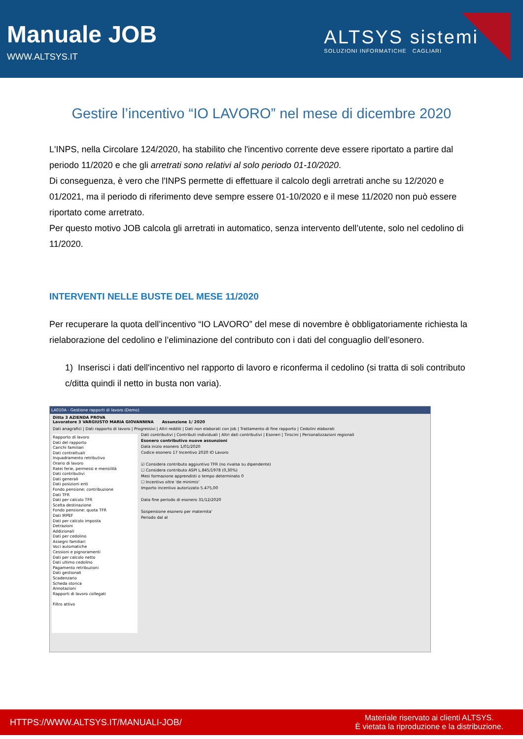Manuale JOB
WWW.ALTSYS.IT
ALTSYS sistemi
SOLUZIONI INFORMATICHE CAGLIARI
Gestire l’incentivo “IO LAVORO” nel mese di dicembre 2020
L'INPS, nella Circolare 124/2020, ha stabilito che l'incentivo corrente deve essere riportato a partire dal periodo 11/2020 e che gli arretrati sono relativi al solo periodo 01-10/2020.
Di conseguenza, è vero che l'INPS permette di effettuare il calcolo degli arretrati anche su 12/2020 e 01/2021, ma il periodo di riferimento deve sempre essere 01-10/2020 e il mese 11/2020 non può essere riportato come arretrato.
Per questo motivo JOB calcola gli arretrati in automatico, senza intervento dell’utente, solo nel cedolino di 11/2020.
INTERVENTI NELLE BUSTE DEL MESE 11/2020
Per recuperare la quota dell’incentivo “IO LAVORO” del mese di novembre è obbligatoriamente richiesta la rielaborazione del cedolino e l’eliminazione del contributo con i dati del conguaglio dell’esonero.
1) Inserisci i dati dell'incentivo nel rapporto di lavoro e riconferma il cedolino (si tratta di soli contributo c/ditta quindi il netto in busta non varia).
LA010A - Gestione rapporti di lavoro (Demo)
Ditta 3 AZIENDA PROVA
Lavoratore 3 VARGIUSTO MARIA GIOVANNINA Assunzione 1/ 2020
Dati anagrafici | Dati rapporto di lavoro | Progressivi | Altri redditi | Dati non elaborati con Job | Trattamento di fine rapporto | Cedolini elaborati
Rapporto di lavoro
Dati del rapporto
Carichi familiari
Dati contrattuali
Inquadramento retributivo
Orario di lavoro
Ratei ferie, permessi e mensilità
Dati contributivi
Dati generali
Dati posizioni enti
Fondo pensione: contribuzione
Dati TFR
Dati per calcolo TFR
Scelta destinazione
Fondo pensione: quota TFR
Dati IRPEF
Dati per calcolo imposta
Detrazioni
Addizionali
Dati per cedolino
Assegni familiari
Voci automatiche
Cessioni e pignoramenti
Dati per calcolo netto
Dati ultimo cedolino
Pagamento retribuzioni
Dati gestionali
Scadenzario
Scheda storica
Annotazioni
Rapporti di lavoro collegati
Filtro attivo
Dati contributivi | Contributi individuali | Altri dati contributivi | Esoneri | Tirocini | Personalizzazioni regionali
Esonero contributivo nuove assunzioni
Data inizio esonero 1/01/2020
Codice esonero 17 Incentivo 2020 IO Lavoro
☑ Considera contributo aggiuntivo TFR (no rivalsa su dipendente)
☐ Considera contributo ASPI L.845/1978 (0,30%)
Mesi formazione apprendisti o tempo determinato 0
☐ Incentivo oltre 'de minimis'
Importo incentivo autorizzato 5.475,00
Data fine periodo di esonero 31/12/2020
Sospensione esonero per maternita'
Periodo dal al
HTTPS://WWW.ALTSYS.IT/MANUALI-JOB/
Materiale riservato ai clienti ALTSYS.
È vietata la riproduzione e la distribuzione.